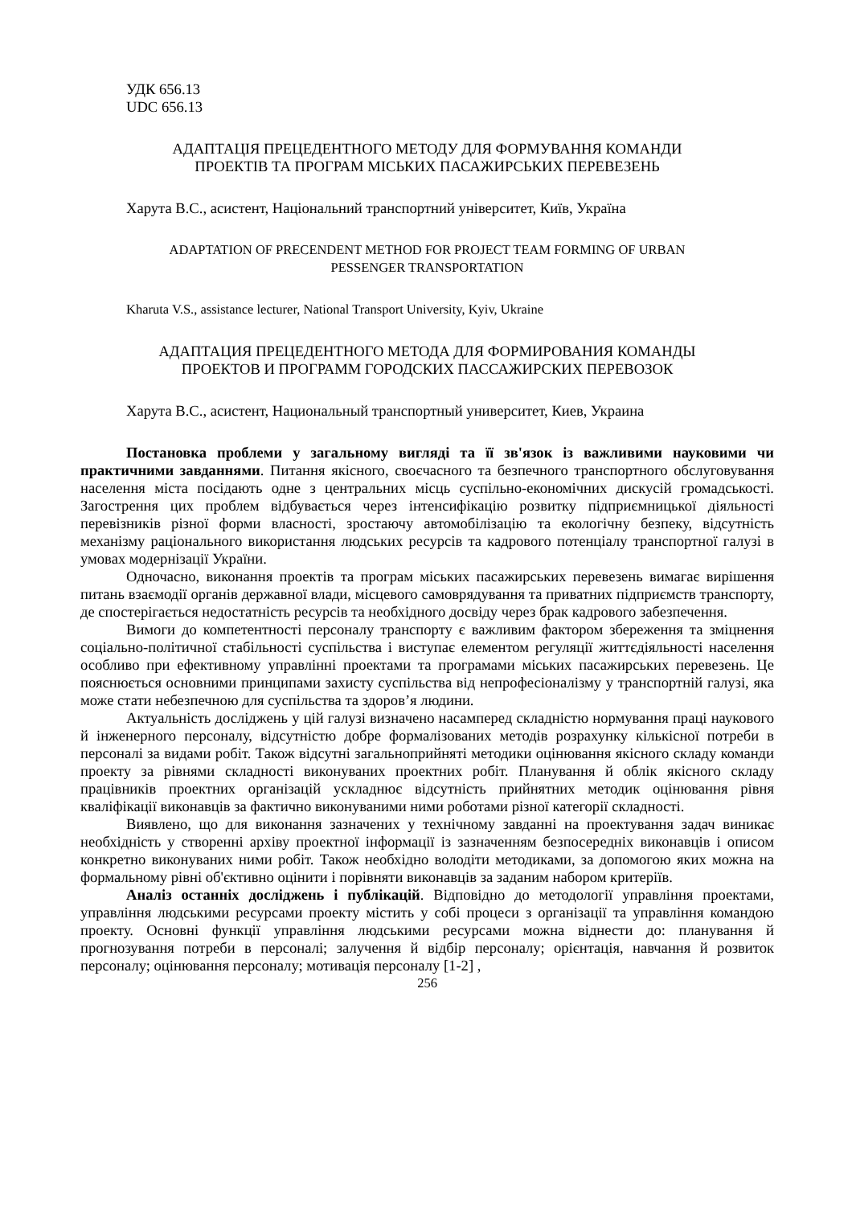УДК 656.13
UDC 656.13
АДАПТАЦІЯ ПРЕЦЕДЕНТНОГО МЕТОДУ ДЛЯ ФОРМУВАННЯ КОМАНДИ
ПРОЕКТІВ ТА ПРОГРАМ МІСЬКИХ ПАСАЖИРСЬКИХ ПЕРЕВЕЗЕНЬ
Харута В.С., асистент, Національний транспортний університет, Київ, Україна
ADAPTATION OF PRECENDENT METHOD FOR PROJECT TEAM FORMING OF URBAN
PESSENGER TRANSPORTATION
Kharuta V.S., assistance lecturer, National Transport University, Kyiv, Ukraine
АДАПТАЦИЯ ПРЕЦЕДЕНТНОГО МЕТОДА ДЛЯ ФОРМИРОВАНИЯ КОМАНДЫ
ПРОЕКТОВ И ПРОГРАММ ГОРОДСКИХ ПАССАЖИРСКИХ ПЕРЕВОЗОК
Харута В.С., асистент, Национальный транспортный университет, Киев, Украина
Постановка проблеми у загальному вигляді та її зв'язок із важливими науковими чи практичними завданнями. Питання якісного, своєчасного та безпечного транспортного обслуговування населення міста посідають одне з центральних місць суспільно-економічних дискусій громадськості. Загострення цих проблем відбувається через інтенсифікацію розвитку підприємницької діяльності перевізників різної форми власності, зростаючу автомобілізацію та екологічну безпеку, відсутність механізму раціонального використання людських ресурсів та кадрового потенціалу транспортної галузі в умовах модернізації України.
Одночасно, виконання проектів та програм міських пасажирських перевезень вимагає вирішення питань взаємодії органів державної влади, місцевого самоврядування та приватних підприємств транспорту, де спостерігається недостатність ресурсів та необхідного досвіду через брак кадрового забезпечення.
Вимоги до компетентності персоналу транспорту є важливим фактором збереження та зміцнення соціально-політичної стабільності суспільства і виступає елементом регуляції життєдіяльності населення особливо при ефективному управлінні проектами та програмами міських пасажирських перевезень. Це пояснюється основними принципами захисту суспільства від непрофесіоналізму у транспортній галузі, яка може стати небезпечною для суспільства та здоров’я людини.
Актуальність досліджень у цій галузі визначено насамперед складністю нормування праці наукового й інженерного персоналу, відсутністю добре формалізованих методів розрахунку кількісної потреби в персоналі за видами робіт. Також відсутні загальноприйняті методики оцінювання якісного складу команди проекту за рівнями складності виконуваних проектних робіт. Планування й облік якісного складу працівників проектних організацій ускладнює відсутність прийнятних методик оцінювання рівня кваліфікації виконавців за фактично виконуваними ними роботами різної категорії складності.
Виявлено, що для виконання зазначених у технічному завданні на проектування задач виникає необхідність у створенні архіву проектної інформації із зазначенням безпосередніх виконавців і описом конкретно виконуваних ними робіт. Також необхідно володіти методиками, за допомогою яких можна на формальному рівні об'єктивно оцінити і порівняти виконавців за заданим набором критеріїв.
Аналіз останніх досліджень і публікацій. Відповідно до методології управління проектами, управління людськими ресурсами проекту містить у собі процеси з організації та управління командою проекту. Основні функції управління людськими ресурсами можна віднести до: планування й прогнозування потреби в персоналі; залучення й відбір персоналу; орієнтація, навчання й розвиток персоналу; оцінювання персоналу; мотивація персоналу [1-2] ,
256